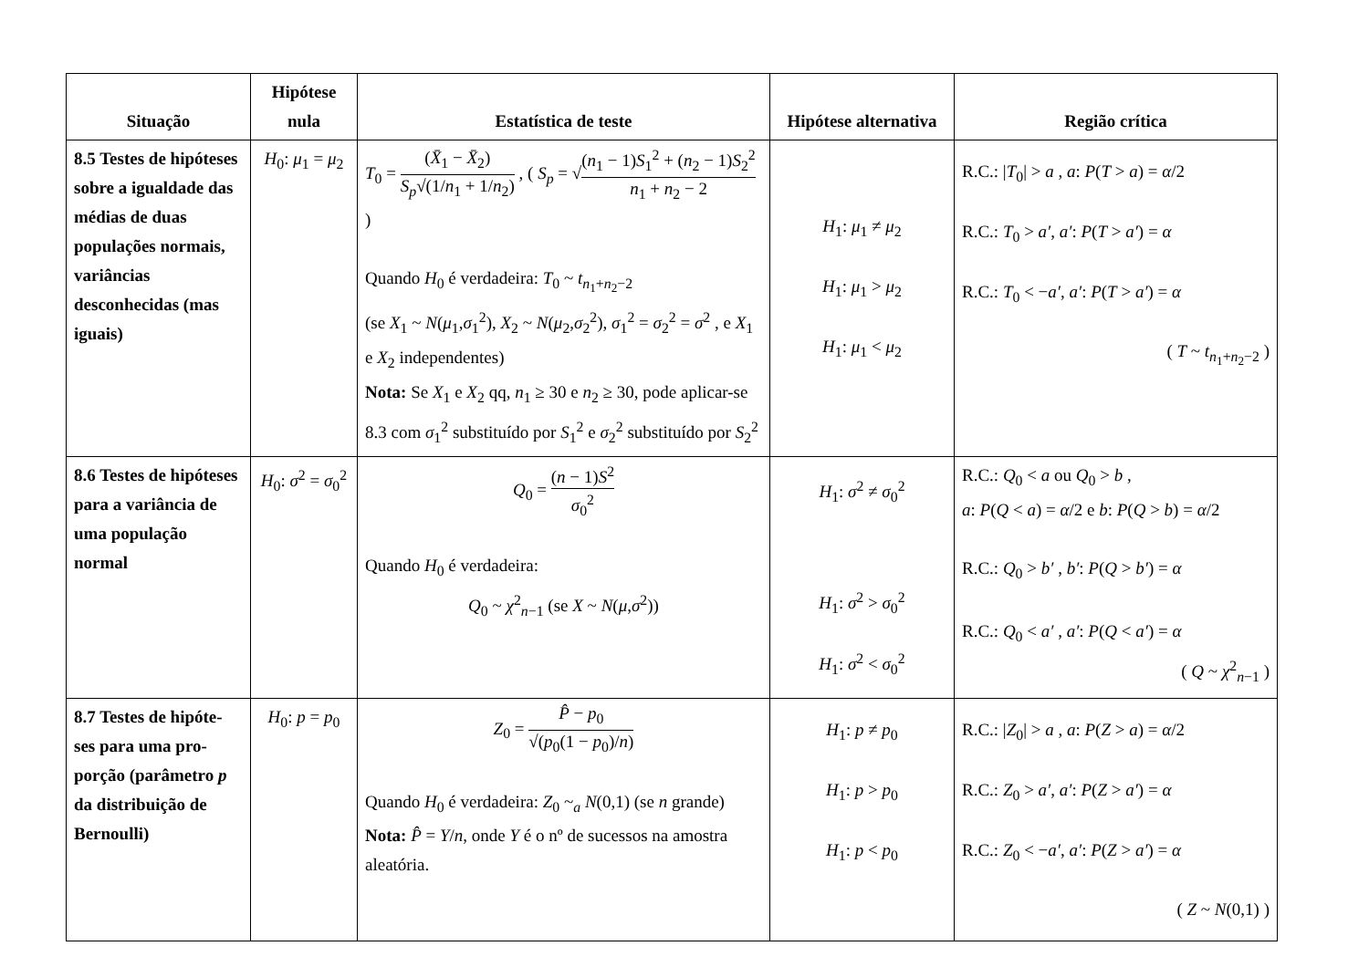| Situação | Hipótese nula | Estatística de teste | Hipótese alternativa | Região crítica |
| --- | --- | --- | --- | --- |
| 8.5 Testes de hipóteses sobre a igualdade das médias de duas populações normais, variâncias desconhecidas (mas iguais) | H<sub>0</sub>: μ<sub>1</sub> = μ<sub>2</sub> | T<sub>0</sub> = ( X̄<sub>1</sub> − X̄<sub>2</sub>) S<sub>p</sub> √(1/ n<sub>1</sub> + 1/ n<sub>2</sub>) , ( S<sub>p</sub> = √ ( n<sub>1</sub> − 1) S<sub>1</sub><sup>2</sup> + ( n<sub>2</sub> − 1) S<sub>2</sub><sup>2</sup> n<sub>1</sub> + n<sub>2</sub> − 2 ) Quando H<sub>0</sub> é verdadeira: T<sub>0</sub> ~ t<sub>n<sub>1</sub>+n<sub>2</sub>−2</sub> (se X<sub>1</sub> ~ N ( μ<sub>1</sub>, σ<sub>1</sub><sup>2</sup>), X<sub>2</sub> ~ N ( μ<sub>2</sub>, σ<sub>2</sub><sup>2</sup>), σ<sub>1</sub><sup>2</sup> = σ<sub>2</sub><sup>2</sup> = σ<sup>2</sup> , e X<sub>1</sub> e X<sub>2</sub> independentes) Nota: Se X<sub>1</sub> e X<sub>2</sub> qq, n<sub>1</sub> ≥ 30 e n<sub>2</sub> ≥ 30, pode aplicar-se 8.3 com σ<sub>1</sub><sup>2</sup> substituído por S<sub>1</sub><sup>2</sup> e σ<sub>2</sub><sup>2</sup> substituído por S<sub>2</sub><sup>2</sup> | H<sub>1</sub>: μ<sub>1</sub> ≠ μ<sub>2</sub> H<sub>1</sub>: μ<sub>1</sub> > μ<sub>2</sub> H<sub>1</sub>: μ<sub>1</sub> < μ<sub>2</sub> | R.C.: / T<sub>0</sub>/ > a , a : P ( T > a ) = α /2 R.C.: T<sub>0</sub> > a′ , a′ : P ( T > a′ ) = α R.C.: T<sub>0</sub> < − a′ , a′ : P ( T > a′ ) = α ( T ~ t<sub>n<sub>1</sub>+n<sub>2</sub>−2</sub> ) |
| 8.6 Testes de hipóteses para a variância de uma população normal | H<sub>0</sub>: σ<sup>2</sup> = σ<sub>0</sub><sup>2</sup> | Q<sub>0</sub> = ( n − 1) S<sup>2</sup> σ<sub>0</sub><sup>2</sup> Quando H<sub>0</sub> é verdadeira: Q<sub>0</sub> ~ χ<sup>2</sup><sub>n−1</sub> (se X ~ N ( μ , σ<sup>2</sup>)) | H<sub>1</sub>: σ<sup>2</sup> ≠ σ<sub>0</sub><sup>2</sup> H<sub>1</sub>: σ<sup>2</sup> > σ<sub>0</sub><sup>2</sup> H<sub>1</sub>: σ<sup>2</sup> < σ<sub>0</sub><sup>2</sup> | R.C.: Q<sub>0</sub> < a ou Q<sub>0</sub> > b , a : P ( Q < a ) = α /2 e b : P ( Q > b ) = α /2 R.C.: Q<sub>0</sub> > b′ , b′ : P ( Q > b′ ) = α R.C.: Q<sub>0</sub> < a′ , a′ : P ( Q < a′ ) = α ( Q ~ χ<sup>2</sup><sub>n−1</sub> ) |
| 8.7 Testes de hipóte-ses para uma pro-porção (parâmetro p da distribuição de Bernoulli) | H<sub>0</sub>: p = p<sub>0</sub> | Z<sub>0</sub> = P̂ − p<sub>0</sub> √( p<sub>0</sub>(1 − p<sub>0</sub>)/ n ) Quando H<sub>0</sub> é verdadeira: Z<sub>0</sub> ~<sub>a</sub> N (0,1) (se n grande) Nota: P̂ = Y / n , onde Y é o nº de sucessos na amostra aleatória. | H<sub>1</sub>: p ≠ p<sub>0</sub> H<sub>1</sub>: p > p<sub>0</sub> H<sub>1</sub>: p < p<sub>0</sub> | R.C.: / Z<sub>0</sub>/ > a , a : P ( Z > a ) = α /2 R.C.: Z<sub>0</sub> > a′ , a′ : P ( Z > a′ ) = α R.C.: Z<sub>0</sub> < − a′ , a′ : P ( Z > a′ ) = α ( Z ~ N (0,1) ) |